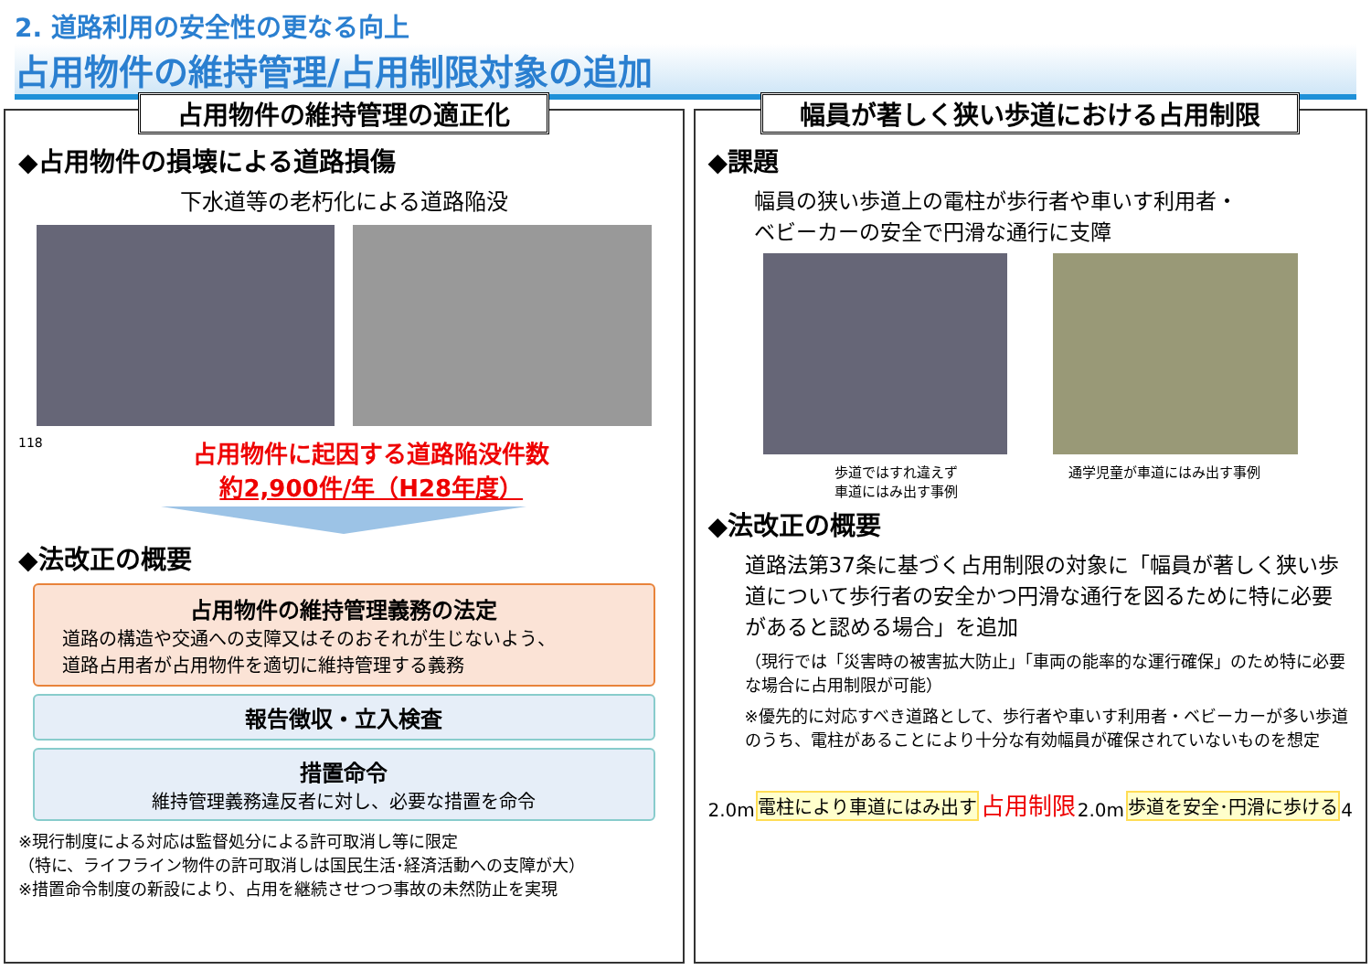2. 道路利用の安全性の更なる向上
占用物件の維持管理/占用制限対象の追加
占用物件の維持管理の適正化
◆占用物件の損壊による道路損傷
下水道等の老朽化による道路陥没
118
占用物件に起因する道路陥没件数
約2,900件/年（H28年度）
◆法改正の概要
占用物件の維持管理義務の法定
道路の構造や交通への支障又はそのおそれが生じないよう、
道路占用者が占用物件を適切に維持管理する義務
報告徴収・立入検査
措置命令
維持管理義務違反者に対し、必要な措置を命令
※現行制度による対応は監督処分による許可取消し等に限定
（特に、ライフライン物件の許可取消しは国民生活･経済活動への支障が大）
※措置命令制度の新設により、占用を継続させつつ事故の未然防止を実現
幅員が著しく狭い歩道における占用制限
◆課題
幅員の狭い歩道上の電柱が歩行者や車いす利用者・
ベビーカーの安全で円滑な通行に支障
歩道ではすれ違えず
車道にはみ出す事例
通学児童が車道にはみ出す事例
◆法改正の概要
道路法第37条に基づく占用制限の対象に「幅員が著しく狭い歩道について歩行者の安全かつ円滑な通行を図るために特に必要があると認める場合」を追加
（現行では「災害時の被害拡大防止」「車両の能率的な運行確保」のため特に必要な場合に占用制限が可能）
※優先的に対応すべき道路として、歩行者や車いす利用者・ベビーカーが多い歩道のうち、電柱があることにより十分な有効幅員が確保されていないものを想定
2.0m 電柱により車道にはみ出す 占用制限 2.0m 歩道を安全･円滑に歩ける 4